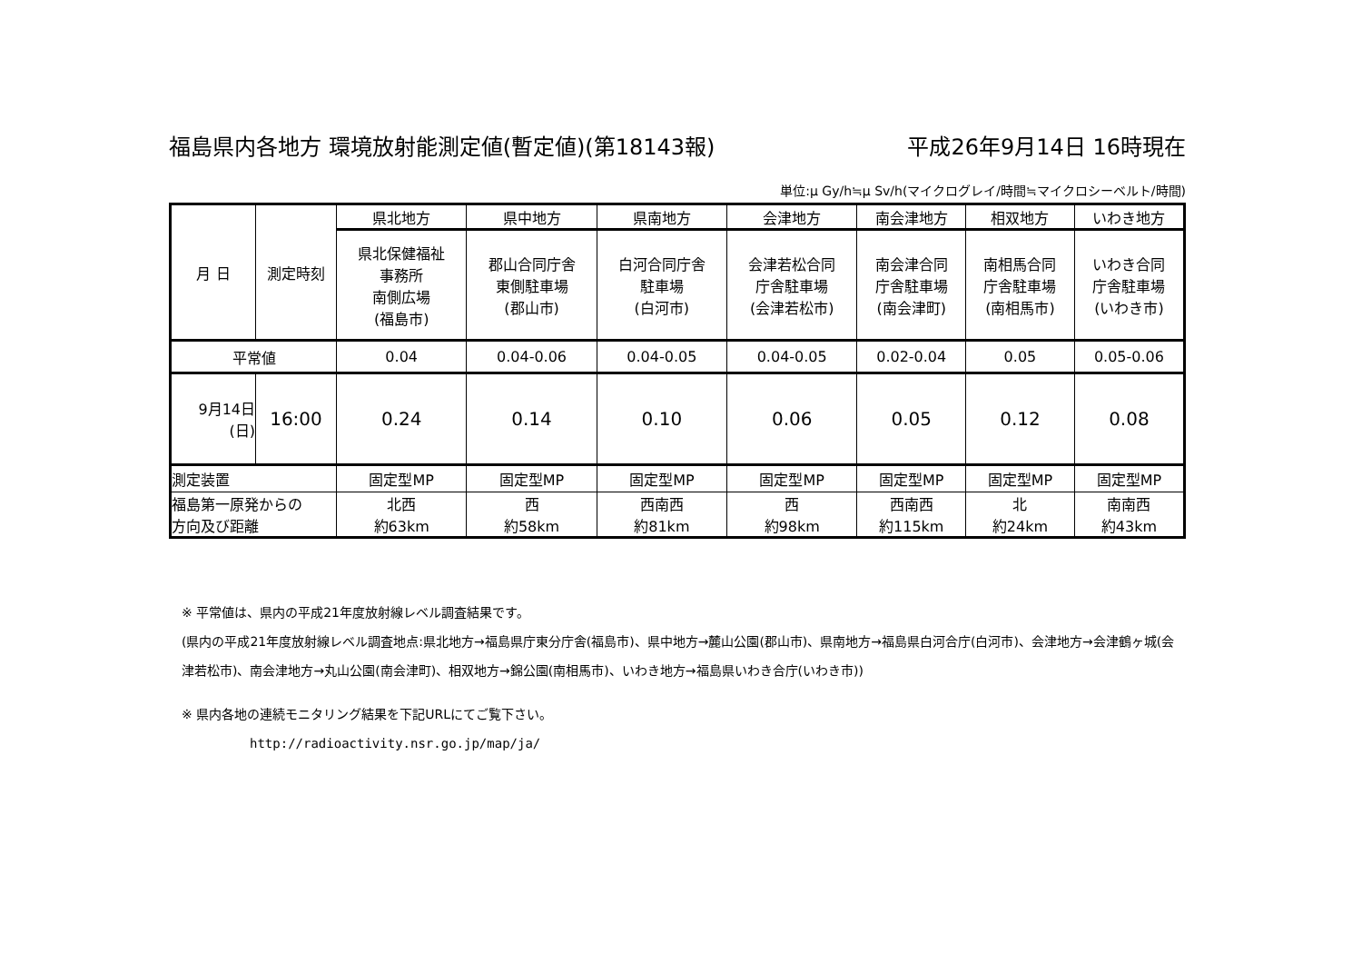福島県内各地方 環境放射能測定値(暫定値)(第18143報) 平成26年9月14日 16時現在
単位:μ Gy/h≒μ Sv/h(マイクログレイ/時間≒マイクロシーベルト/時間)
| 月 日 | 測定時刻 | 県北地方 | 県中地方 | 県南地方 | 会津地方 | 南会津地方 | 相双地方 | いわき地方 |
| | | 県北保健福祉 事務所 南側広場 (福島市) | 郡山合同庁舎 東側駐車場 (郡山市) | 白河合同庁舎 駐車場 (白河市) | 会津若松合同 庁舎駐車場 (会津若松市) | 南会津合同 庁舎駐車場 (南会津町) | 南相馬合同 庁舎駐車場 (南相馬市) | いわき合同 庁舎駐車場 (いわき市) |
| 平常値 | | 0.04 | 0.04-0.06 | 0.04-0.05 | 0.04-0.05 | 0.02-0.04 | 0.05 | 0.05-0.06 |
| 9月14日 (日) | 16:00 | 0.24 | 0.14 | 0.10 | 0.06 | 0.05 | 0.12 | 0.08 |
| 測定装置 | | 固定型MP | 固定型MP | 固定型MP | 固定型MP | 固定型MP | 固定型MP | 固定型MP |
| 福島第一原発からの 方向及び距離 | | 北西 約63km | 西 約58km | 西南西 約81km | 西 約98km | 西南西 約115km | 北 約24km | 南南西 約43km |
※ 平常値は、県内の平成21年度放射線レベル調査結果です。
(県内の平成21年度放射線レベル調査地点:県北地方→福島県庁東分庁舎(福島市)、県中地方→麓山公園(郡山市)、県南地方→福島県白河合庁(白河市)、会津地方→会津鶴ヶ城(会津若松市)、南会津地方→丸山公園(南会津町)、相双地方→錦公園(南相馬市)、いわき地方→福島県いわき合庁(いわき市))
※ 県内各地の連続モニタリング結果を下記URLにてご覧下さい。
http://radioactivity.nsr.go.jp/map/ja/